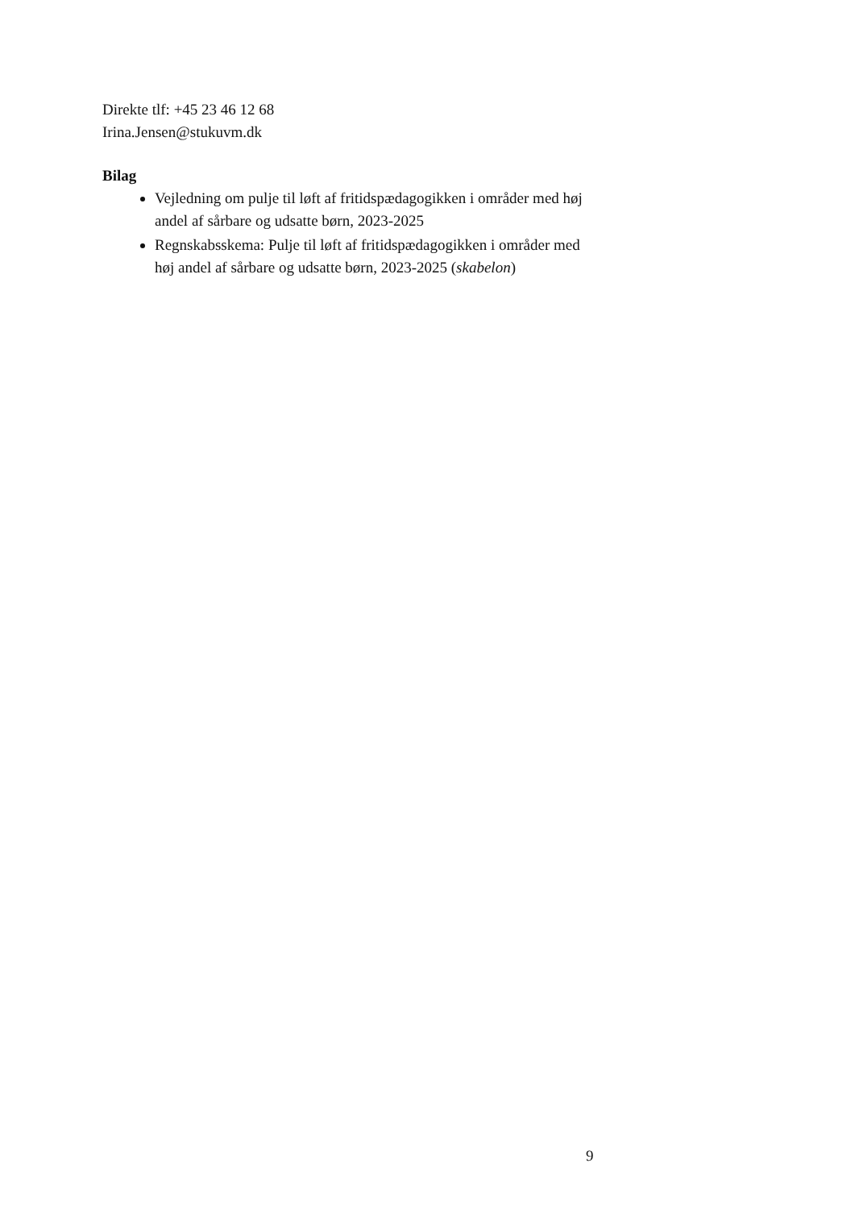Direkte tlf: +45 23 46 12 68
Irina.Jensen@stukuvm.dk
Bilag
Vejledning om pulje til løft af fritidspædagogikken i områder med høj andel af sårbare og udsatte børn, 2023-2025
Regnskabsskema: Pulje til løft af fritidspædagogikken i områder med høj andel af sårbare og udsatte børn, 2023-2025 (skabelon)
9